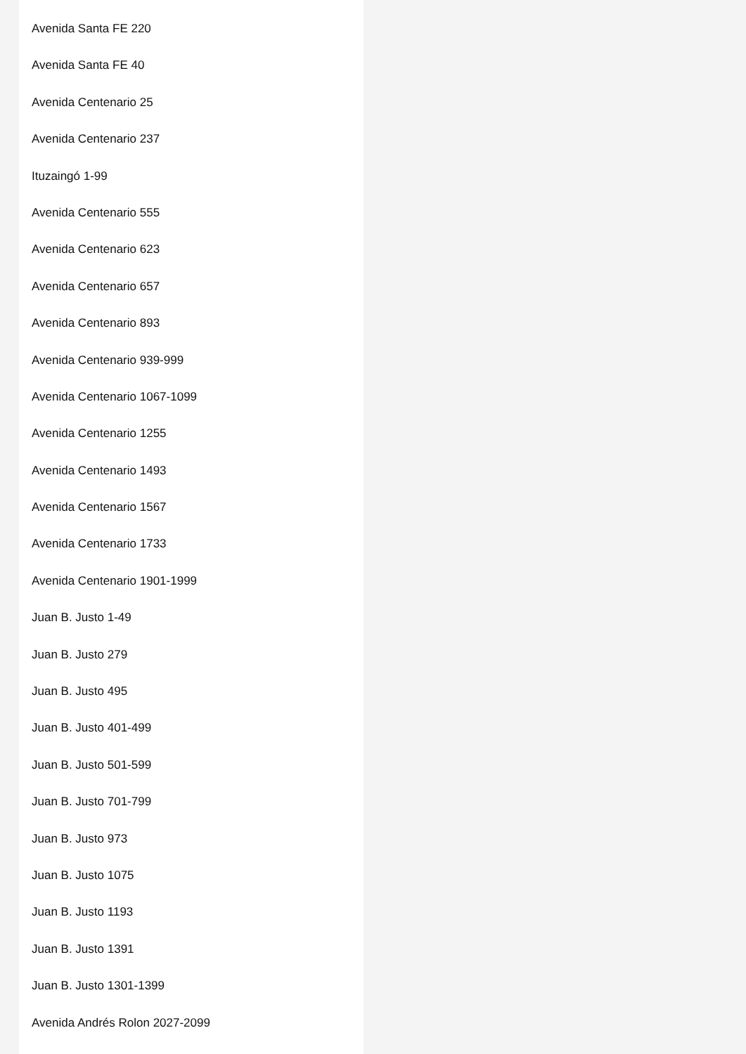Avenida Santa FE 220
Avenida Santa FE 40
Avenida Centenario 25
Avenida Centenario 237
Ituzaingó 1-99
Avenida Centenario 555
Avenida Centenario 623
Avenida Centenario 657
Avenida Centenario 893
Avenida Centenario 939-999
Avenida Centenario 1067-1099
Avenida Centenario 1255
Avenida Centenario 1493
Avenida Centenario 1567
Avenida Centenario 1733
Avenida Centenario 1901-1999
Juan B. Justo 1-49
Juan B. Justo 279
Juan B. Justo 495
Juan B. Justo 401-499
Juan B. Justo 501-599
Juan B. Justo 701-799
Juan B. Justo 973
Juan B. Justo 1075
Juan B. Justo 1193
Juan B. Justo 1391
Juan B. Justo 1301-1399
Avenida Andrés Rolon 2027-2099